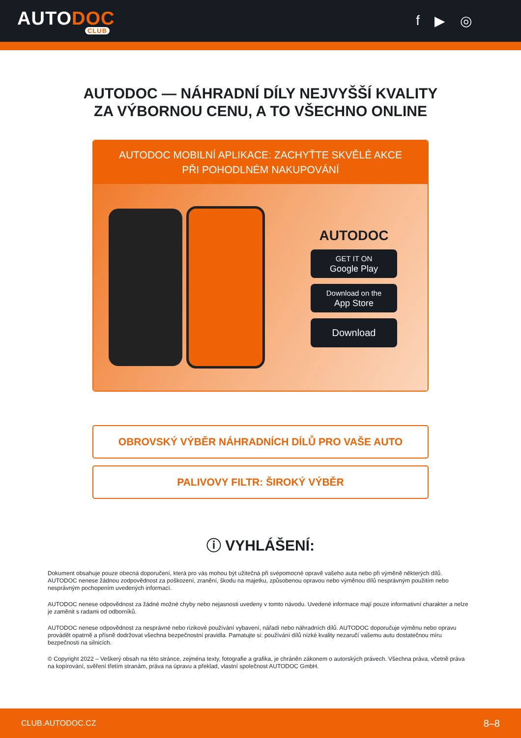AUTODOC
CLUB
f ▶ ◎
AUTODOC — NÁHRADNÍ DÍLY NEJVYŠŠÍ KVALITY ZA VÝBORNOU CENU, A TO VŠECHNO ONLINE
AUTODOC MOBILNÍ APLIKACE: ZACHYŤTE SKVĚLÉ AKCE PŘI POHODLNÉM NAKUPOVÁNÍ
AUTODOC
GET IT ON
Google Play
Download on the
App Store
Download
OBROVSKÝ VÝBĚR NÁHRADNÍCH DÍLŮ PRO VAŠE AUTO
PALIVOVY FILTR: ŠIROKÝ VÝBĚR
ⓘ VYHLÁŠENÍ:
Dokument obsahuje pouze obecná doporučení, která pro vás mohou být užitečná při svépomocné opravě vašeho auta nebo při výměně některých dílů. AUTODOC nenese žádnou zodpovědnost za poškození, zranění, škodu na majetku, způsobenou opravou nebo výměnou dílů nesprávným použitím nebo nesprávným pochopením uvedených informací.
AUTODOC nenese odpovědnost za žádné možné chyby nebo nejasnosti uvedeny v tomto návodu. Uvedené informace mají pouze informativní charakter a nelze je zaměnit s radami od odborníků.
AUTODOC nenese odpovědnost za nesprávné nebo rizikové používání vybavení, nářadí nebo náhradních dílů. AUTODOC doporučuje výměnu nebo opravu provádět opatrně a přísně dodržovat všechna bezpečnostní pravidla. Pamatujte si: používání dílů nízké kvality nezaručí vašemu autu dostatečnou míru bezpečnosti na silnicích.
© Copyright 2022 – Veškerý obsah na této stránce, zejména texty, fotografie a grafika, je chráněn zákonem o autorských právech. Všechna práva, včetně práva na kopírování, svěření třetím stranám, práva na úpravu a překlad, vlastní společnost AUTODOC GmbH.
CLUB.AUTODOC.CZ 8–8